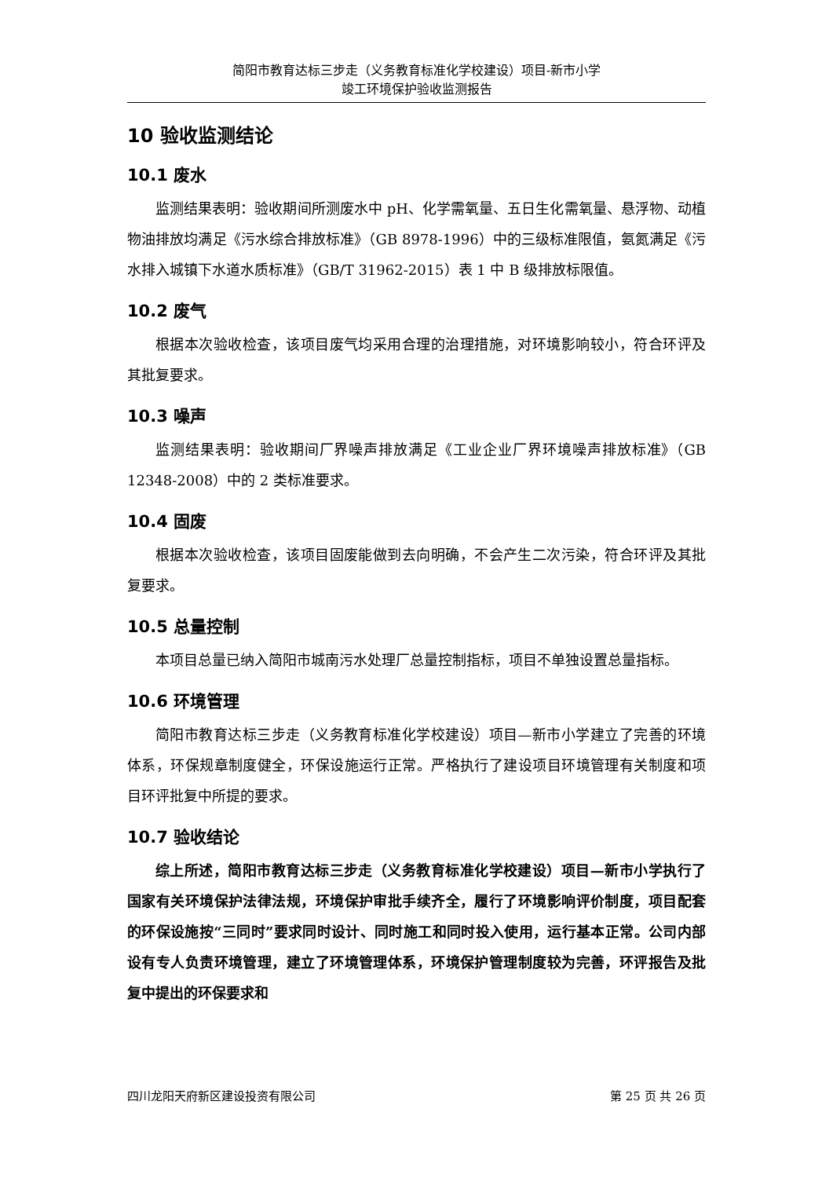简阳市教育达标三步走（义务教育标准化学校建设）项目-新市小学
竣工环境保护验收监测报告
10 验收监测结论
10.1 废水
监测结果表明：验收期间所测废水中 pH、化学需氧量、五日生化需氧量、悬浮物、动植物油排放均满足《污水综合排放标准》（GB 8978-1996）中的三级标准限值，氨氮满足《污水排入城镇下水道水质标准》（GB/T 31962-2015）表 1 中 B 级排放标限值。
10.2 废气
根据本次验收检查，该项目废气均采用合理的治理措施，对环境影响较小，符合环评及其批复要求。
10.3 噪声
监测结果表明：验收期间厂界噪声排放满足《工业企业厂界环境噪声排放标准》（GB 12348-2008）中的 2 类标准要求。
10.4 固废
根据本次验收检查，该项目固废能做到去向明确，不会产生二次污染，符合环评及其批复要求。
10.5 总量控制
本项目总量已纳入简阳市城南污水处理厂总量控制指标，项目不单独设置总量指标。
10.6 环境管理
简阳市教育达标三步走（义务教育标准化学校建设）项目—新市小学建立了完善的环境体系，环保规章制度健全，环保设施运行正常。严格执行了建设项目环境管理有关制度和项目环评批复中所提的要求。
10.7 验收结论
综上所述，简阳市教育达标三步走（义务教育标准化学校建设）项目—新市小学执行了国家有关环境保护法律法规，环境保护审批手续齐全，履行了环境影响评价制度，项目配套的环保设施按“三同时”要求同时设计、同时施工和同时投入使用，运行基本正常。公司内部设有专人负责环境管理，建立了环境管理体系，环境保护管理制度较为完善，环评报告及批复中提出的环保要求和
四川龙阳天府新区建设投资有限公司 第 25 页 共 26 页